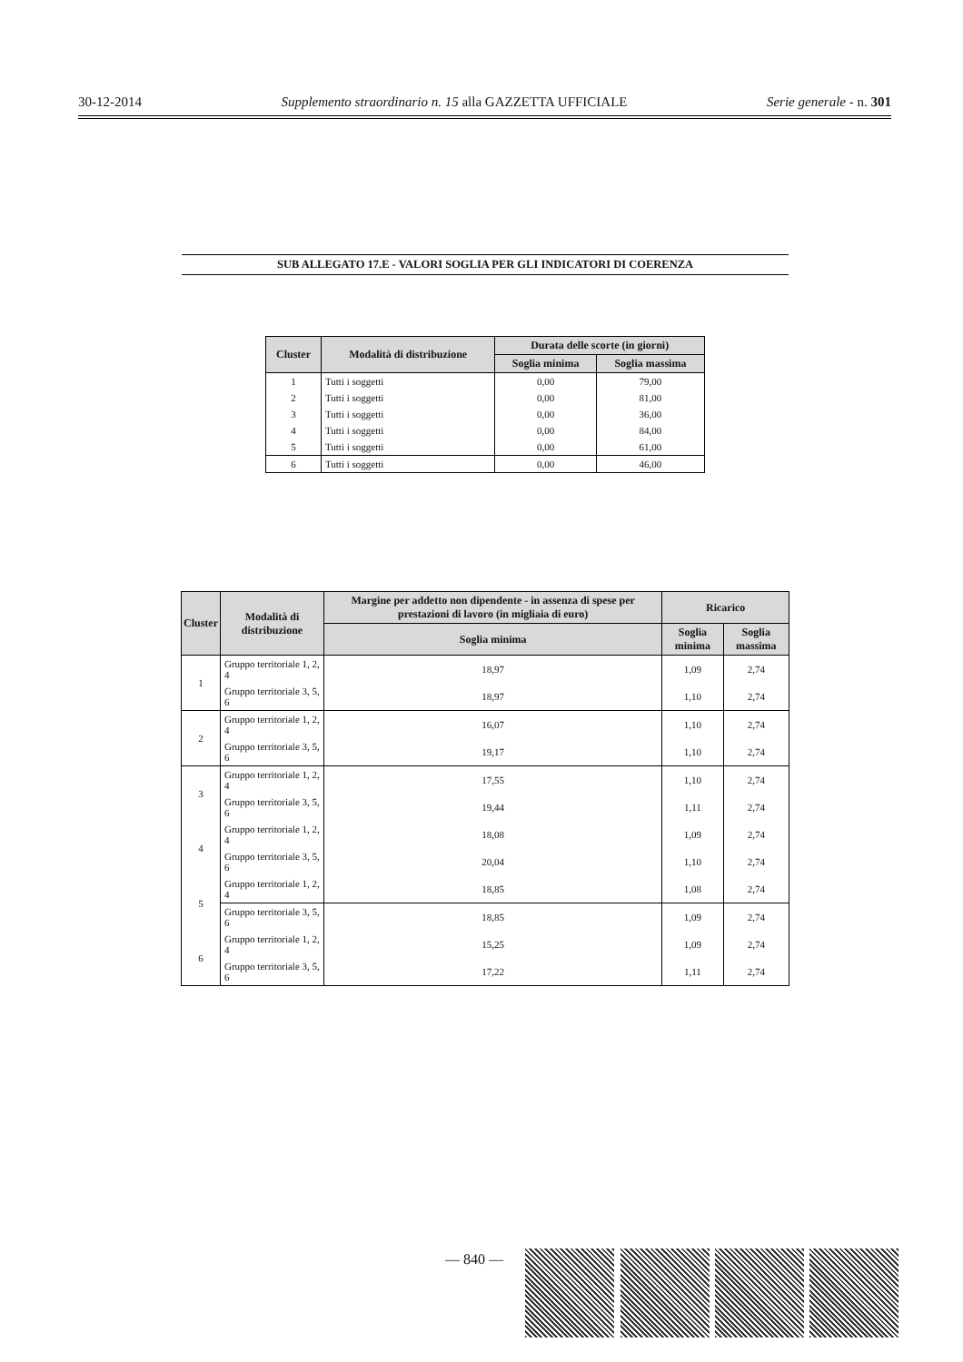30-12-2014 Supplemento straordinario n. 15 alla GAZZETTA UFFICIALE Serie generale - n. 301
SUB ALLEGATO 17.E - VALORI SOGLIA PER GLI INDICATORI DI COERENZA
| Cluster | Modalità di distribuzione | Durata delle scorte (in giorni) | |
| --- | --- | --- | --- |
| | | Soglia minima | Soglia massima |
| 1 | Tutti i soggetti | 0,00 | 79,00 |
| 2 | Tutti i soggetti | 0,00 | 81,00 |
| 3 | Tutti i soggetti | 0,00 | 36,00 |
| 4 | Tutti i soggetti | 0,00 | 84,00 |
| 5 | Tutti i soggetti | 0,00 | 61,00 |
| 6 | Tutti i soggetti | 0,00 | 46,00 |
| Cluster | Modalità di distribuzione | Margine per addetto non dipendente - in assenza di spese per prestazioni di lavoro (in migliaia di euro) | Ricarico | |
| --- | --- | --- | --- | --- |
| | | Soglia minima | Soglia minima | Soglia massima |
| 1 | Gruppo territoriale 1, 2, 4 | 18,97 | 1,09 | 2,74 |
| | Gruppo territoriale 3, 5, 6 | 18,97 | 1,10 | 2,74 |
| 2 | Gruppo territoriale 1, 2, 4 | 16,07 | 1,10 | 2,74 |
| | Gruppo territoriale 3, 5, 6 | 19,17 | 1,10 | 2,74 |
| 3 | Gruppo territoriale 1, 2, 4 | 17,55 | 1,10 | 2,74 |
| | Gruppo territoriale 3, 5, 6 | 19,44 | 1,11 | 2,74 |
| 4 | Gruppo territoriale 1, 2, 4 | 18,08 | 1,09 | 2,74 |
| | Gruppo territoriale 3, 5, 6 | 20,04 | 1,10 | 2,74 |
| 5 | Gruppo territoriale 1, 2, 4 | 18,85 | 1,08 | 2,74 |
| | Gruppo territoriale 3, 5, 6 | 18,85 | 1,09 | 2,74 |
| 6 | Gruppo territoriale 1, 2, 4 | 15,25 | 1,09 | 2,74 |
| | Gruppo territoriale 3, 5, 6 | 17,22 | 1,11 | 2,74 |
— 840 —